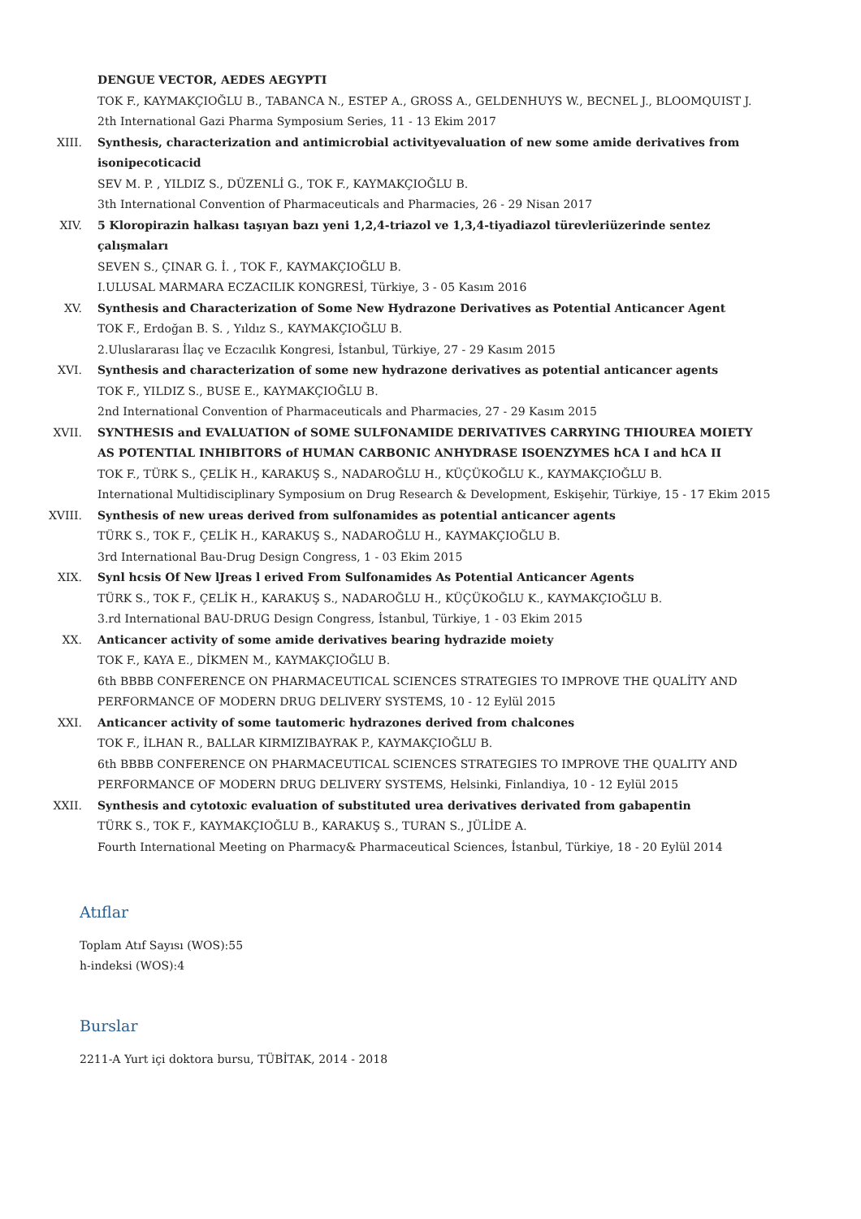DENGUE VECTOR, AEDES AEGYPTI
TOK F., KAYMAKÇIOĞLU B., TABANCA N., ESTEP A., GROSS A., GELDENHUYS W., BECNEL J., BLOOMQUIST J.
2th International Gazi Pharma Symposium Series, 11 - 13 Ekim 2017
XIII. Synthesis, characterization and antimicrobial activityevaluation of new some amide derivatives from isonipecoticacid
SEV M. P. , YILDIZ S., DÜZENLİ G., TOK F., KAYMAKÇIOĞLU B.
3th International Convention of Pharmaceuticals and Pharmacies, 26 - 29 Nisan 2017
XIV. 5 Kloropirazin halkası taşıyan bazı yeni 1,2,4-triazol ve 1,3,4-tiyadiazol türevleriüzerinde sentez çalışmaları
SEVEN S., ÇINAR G. İ. , TOK F., KAYMAKÇIOĞLU B.
I.ULUSAL MARMARA ECZACILIK KONGRESİ, Türkiye, 3 - 05 Kasım 2016
XV. Synthesis and Characterization of Some New Hydrazone Derivatives as Potential Anticancer Agent
TOK F., Erdoğan B. S. , Yıldız S., KAYMAKÇIOĞLU B.
2.Uluslararası İlaç ve Eczacılık Kongresi, İstanbul, Türkiye, 27 - 29 Kasım 2015
XVI. Synthesis and characterization of some new hydrazone derivatives as potential anticancer agents
TOK F., YILDIZ S., BUSE E., KAYMAKÇIOĞLU B.
2nd International Convention of Pharmaceuticals and Pharmacies, 27 - 29 Kasım 2015
XVII. SYNTHESIS and EVALUATION of SOME SULFONAMIDE DERIVATIVES CARRYING THIOUREA MOIETY AS POTENTIAL INHIBITORS of HUMAN CARBONIC ANHYDRASE ISOENZYMES hCA I and hCA II
TOK F., TÜRK S., ÇELİK H., KARAKUŞ S., NADAROĞLU H., KÜÇÜKOĞLU K., KAYMAKÇIOĞLU B.
International Multidisciplinary Symposium on Drug Research & Development, Eskişehir, Türkiye, 15 - 17 Ekim 2015
XVIII. Synthesis of new ureas derived from sulfonamides as potential anticancer agents
TÜRK S., TOK F., ÇELİK H., KARAKUŞ S., NADAROĞLU H., KAYMAKÇIOĞLU B.
3rd International Bau-Drug Design Congress, 1 - 03 Ekim 2015
XIX. Synl hcsis Of New lJreas l erived From Sulfonamides As Potential Anticancer Agents
TÜRK S., TOK F., ÇELİK H., KARAKUŞ S., NADAROĞLU H., KÜÇÜKOĞLU K., KAYMAKÇIOĞLU B.
3.rd International BAU-DRUG Design Congress, İstanbul, Türkiye, 1 - 03 Ekim 2015
XX. Anticancer activity of some amide derivatives bearing hydrazide moiety
TOK F., KAYA E., DİKMEN M., KAYMAKÇIOĞLU B.
6th BBBB CONFERENCE ON PHARMACEUTICAL SCIENCES STRATEGIES TO IMPROVE THE QUALİTY AND PERFORMANCE OF MODERN DRUG DELIVERY SYSTEMS, 10 - 12 Eylül 2015
XXI. Anticancer activity of some tautomeric hydrazones derived from chalcones
TOK F., İLHAN R., BALLAR KIRMIZIBAYRAK P., KAYMAKÇIOĞLU B.
6th BBBB CONFERENCE ON PHARMACEUTICAL SCIENCES STRATEGIES TO IMPROVE THE QUALITY AND PERFORMANCE OF MODERN DRUG DELIVERY SYSTEMS, Helsinki, Finlandiya, 10 - 12 Eylül 2015
XXII. Synthesis and cytotoxic evaluation of substituted urea derivatives derivated from gabapentin
TÜRK S., TOK F., KAYMAKÇIOĞLU B., KARAKUŞ S., TURAN S., JÜLİDE A.
Fourth International Meeting on Pharmacy& Pharmaceutical Sciences, İstanbul, Türkiye, 18 - 20 Eylül 2014
Atıflar
Toplam Atıf Sayısı (WOS):55
h-indeksi (WOS):4
Burslar
2211-A Yurt içi doktora bursu, TÜBİTAK, 2014 - 2018